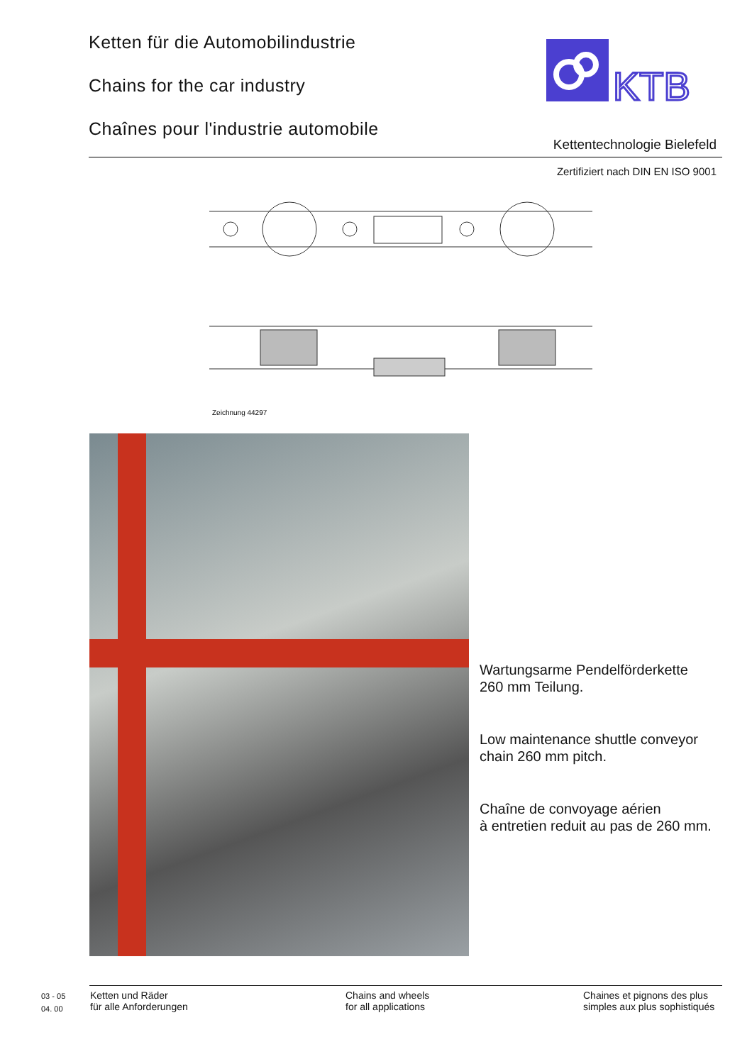Ketten für die Automobilindustrie
Chains for the car industry
Chaînes pour l'industrie automobile
KTB
Kettentechnologie Bielefeld
Zertifiziert nach DIN EN ISO 9001
Zeichnung 44297
Wartungsarme Pendelförderkette
260 mm Teilung.
Low maintenance shuttle conveyor
chain 260 mm pitch.
Chaîne de convoyage aérien
à entretien reduit au pas de 260 mm.
03 - 05
04. 00
Ketten und Räder
für alle Anforderungen
Chains and wheels
for all applications
Chaines et pignons des plus
simples aux plus sophistiqués